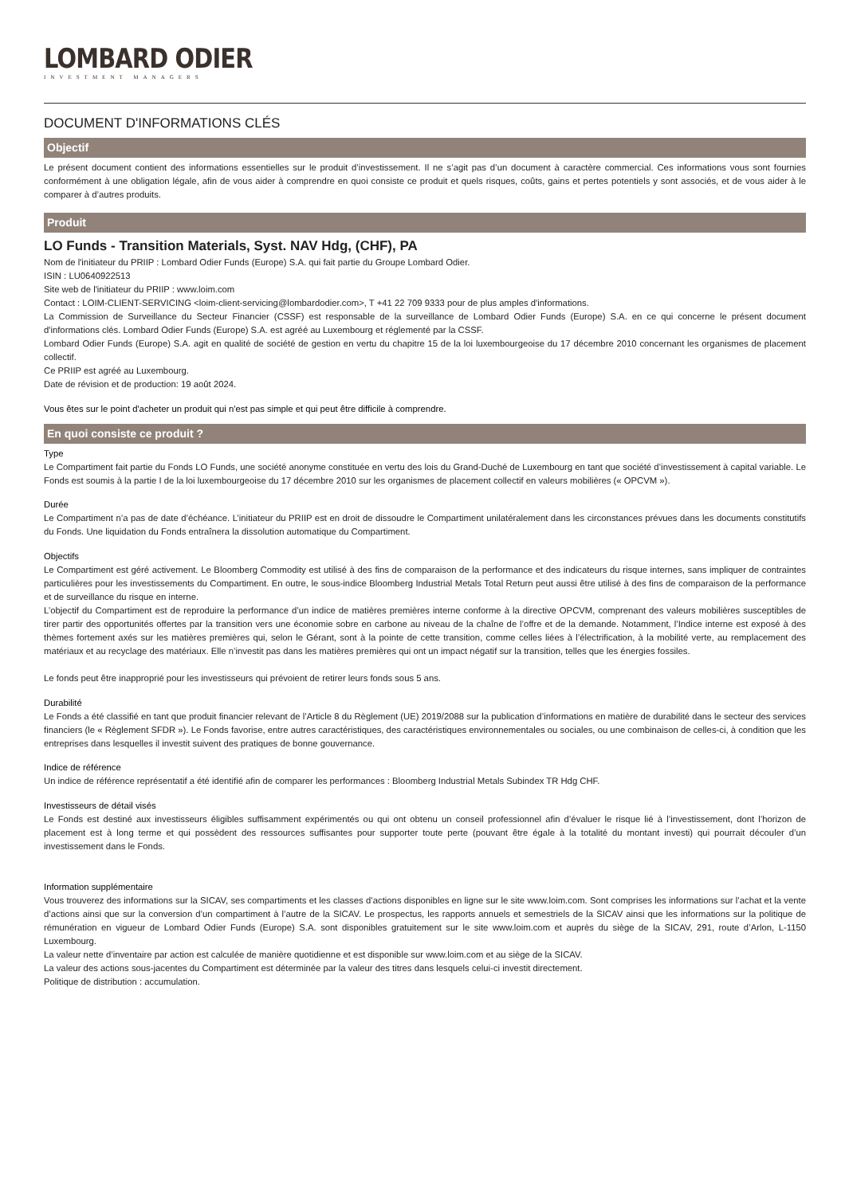LOMBARD ODIER
INVESTMENT MANAGERS
DOCUMENT D'INFORMATIONS CLÉS
Objectif
Le présent document contient des informations essentielles sur le produit d’investissement. Il ne s’agit pas d’un document à caractère commercial. Ces informations vous sont fournies conformément à une obligation légale, afin de vous aider à comprendre en quoi consiste ce produit et quels risques, coûts, gains et pertes potentiels y sont associés, et de vous aider à le comparer à d’autres produits.
Produit
LO Funds - Transition Materials, Syst. NAV Hdg, (CHF), PA
Nom de l'initiateur du PRIIP : Lombard Odier Funds (Europe) S.A. qui fait partie du Groupe Lombard Odier.
ISIN : LU0640922513
Site web de l'initiateur du PRIIP : www.loim.com
Contact : LOIM-CLIENT-SERVICING <loim-client-servicing@lombardodier.com>, T +41 22 709 9333 pour de plus amples d'informations.
La Commission de Surveillance du Secteur Financier (CSSF) est responsable de la surveillance de Lombard Odier Funds (Europe) S.A. en ce qui concerne le présent document d'informations clés. Lombard Odier Funds (Europe) S.A. est agréé au Luxembourg et réglementé par la CSSF.
Lombard Odier Funds (Europe) S.A. agit en qualité de société de gestion en vertu du chapitre 15 de la loi luxembourgeoise du 17 décembre 2010 concernant les organismes de placement collectif.
Ce PRIIP est agréé au Luxembourg.
Date de révision et de production: 19 août 2024.
Vous êtes sur le point d'acheter un produit qui n'est pas simple et qui peut être difficile à comprendre.
En quoi consiste ce produit ?
Type
Le Compartiment fait partie du Fonds LO Funds, une société anonyme constituée en vertu des lois du Grand-Duché de Luxembourg en tant que société d’investissement à capital variable. Le Fonds est soumis à la partie I de la loi luxembourgeoise du 17 décembre 2010 sur les organismes de placement collectif en valeurs mobilières (« OPCVM »).
Durée
Le Compartiment n’a pas de date d’échéance. L’initiateur du PRIIP est en droit de dissoudre le Compartiment unilatéralement dans les circonstances prévues dans les documents constitutifs du Fonds. Une liquidation du Fonds entraînera la dissolution automatique du Compartiment.
Objectifs
Le Compartiment est géré activement. Le Bloomberg Commodity est utilisé à des fins de comparaison de la performance et des indicateurs du risque internes, sans impliquer de contraintes particulières pour les investissements du Compartiment. En outre, le sous-indice Bloomberg Industrial Metals Total Return peut aussi être utilisé à des fins de comparaison de la performance et de surveillance du risque en interne.
L’objectif du Compartiment est de reproduire la performance d’un indice de matières premières interne conforme à la directive OPCVM, comprenant des valeurs mobilières susceptibles de tirer partir des opportunités offertes par la transition vers une économie sobre en carbone au niveau de la chaîne de l’offre et de la demande. Notamment, l’Indice interne est exposé à des thèmes fortement axés sur les matières premières qui, selon le Gérant, sont à la pointe de cette transition, comme celles liées à l’électrification, à la mobilité verte, au remplacement des matériaux et au recyclage des matériaux. Elle n’investit pas dans les matières premières qui ont un impact négatif sur la transition, telles que les énergies fossiles.
Le fonds peut être inapproprié pour les investisseurs qui prévoient de retirer leurs fonds sous 5 ans.
Durabilité
Le Fonds a été classifié en tant que produit financier relevant de l’Article 8 du Règlement (UE) 2019/2088 sur la publication d’informations en matière de durabilité dans le secteur des services financiers (le « Règlement SFDR »). Le Fonds favorise, entre autres caractéristiques, des caractéristiques environnementales ou sociales, ou une combinaison de celles-ci, à condition que les entreprises dans lesquelles il investit suivent des pratiques de bonne gouvernance.
Indice de référence
Un indice de référence représentatif a été identifié afin de comparer les performances : Bloomberg Industrial Metals Subindex TR Hdg CHF.
Investisseurs de détail visés
Le Fonds est destiné aux investisseurs éligibles suffisamment expérimentés ou qui ont obtenu un conseil professionnel afin d’évaluer le risque lié à l’investissement, dont l’horizon de placement est à long terme et qui possèdent des ressources suffisantes pour supporter toute perte (pouvant être égale à la totalité du montant investi) qui pourrait découler d’un investissement dans le Fonds.
Information supplémentaire
Vous trouverez des informations sur la SICAV, ses compartiments et les classes d’actions disponibles en ligne sur le site www.loim.com. Sont comprises les informations sur l’achat et la vente d’actions ainsi que sur la conversion d’un compartiment à l’autre de la SICAV. Le prospectus, les rapports annuels et semestriels de la SICAV ainsi que les informations sur la politique de rémunération en vigueur de Lombard Odier Funds (Europe) S.A. sont disponibles gratuitement sur le site www.loim.com et auprès du siège de la SICAV, 291, route d’Arlon, L-1150 Luxembourg.
La valeur nette d’inventaire par action est calculée de manière quotidienne et est disponible sur www.loim.com et au siège de la SICAV.
La valeur des actions sous-jacentes du Compartiment est déterminée par la valeur des titres dans lesquels celui-ci investit directement.
Politique de distribution : accumulation.